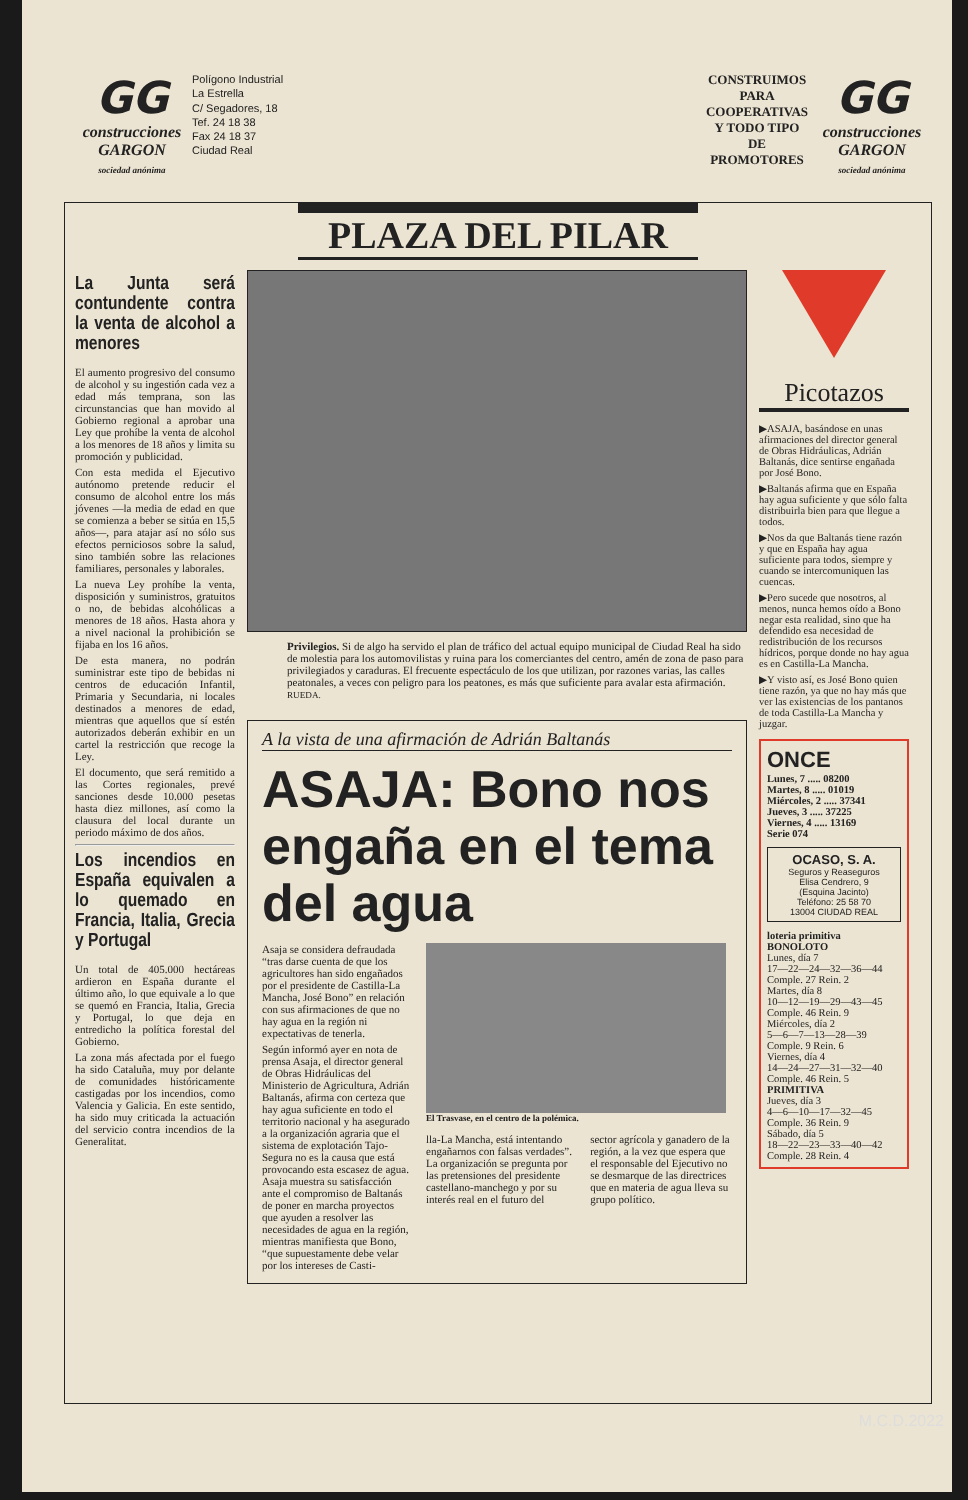GG
construcciones
GARGON
sociedad anónima
Polígono Industrial
La Estrella
C/ Segadores, 18
Tef. 24 18 38
Fax 24 18 37
Ciudad Real
CONSTRUIMOS
PARA
COOPERATIVAS
Y TODO TIPO
DE PROMOTORES
GG
construcciones
GARGON
sociedad anónima
PLAZA DEL PILAR
La Junta será contundente contra la venta de alcohol a menores
El aumento progresivo del consumo de alcohol y su ingestión cada vez a edad más temprana, son las circunstancias que han movido al Gobierno regional a aprobar una Ley que prohíbe la venta de alcohol a los menores de 18 años y limita su promoción y publicidad.
Con esta medida el Ejecutivo autónomo pretende reducir el consumo de alcohol entre los más jóvenes —la media de edad en que se comienza a beber se sitúa en 15,5 años—, para atajar así no sólo sus efectos perniciosos sobre la salud, sino también sobre las relaciones familiares, personales y laborales.
La nueva Ley prohíbe la venta, disposición y suministros, gratuitos o no, de bebidas alcohólicas a menores de 18 años. Hasta ahora y a nivel nacional la prohibición se fijaba en los 16 años.
De esta manera, no podrán suministrar este tipo de bebidas ni centros de educación Infantil, Primaria y Secundaria, ni locales destinados a menores de edad, mientras que aquellos que sí estén autorizados deberán exhibir en un cartel la restricción que recoge la Ley.
El documento, que será remitido a las Cortes regionales, prevé sanciones desde 10.000 pesetas hasta diez millones, así como la clausura del local durante un periodo máximo de dos años.
Los incendios en España equivalen a lo quemado en Francia, Italia, Grecia y Portugal
Un total de 405.000 hectáreas ardieron en España durante el último año, lo que equivale a lo que se quemó en Francia, Italia, Grecia y Portugal, lo que deja en entredicho la política forestal del Gobierno.
La zona más afectada por el fuego ha sido Cataluña, muy por delante de comunidades históricamente castigadas por los incendios, como Valencia y Galicia. En este sentido, ha sido muy criticada la actuación del servicio contra incendios de la Generalitat.
Privilegios. Si de algo ha servido el plan de tráfico del actual equipo municipal de Ciudad Real ha sido de molestia para los automovilistas y ruina para los comerciantes del centro, amén de zona de paso para privilegiados y caraduras. El frecuente espectáculo de los que utilizan, por razones varias, las calles peatonales, a veces con peligro para los peatones, es más que suficiente para avalar esta afirmación. RUEDA.
A la vista de una afirmación de Adrián Baltanás
ASAJA: Bono nos engaña en el tema del agua
Asaja se considera defraudada “tras darse cuenta de que los agricultores han sido engañados por el presidente de Castilla-La Mancha, José Bono” en relación con sus afirmaciones de que no hay agua en la región ni expectativas de tenerla.
Según informó ayer en nota de prensa Asaja, el director general de Obras Hidráulicas del Ministerio de Agricultura, Adrián Baltanás, afirma con certeza que hay agua suficiente en todo el territorio nacional y ha asegurado a la organización agraria que el sistema de explotación Tajo-Segura no es la causa que está provocando esta escasez de agua. Asaja muestra su satisfacción ante el compromiso de Baltanás de poner en marcha proyectos que ayuden a resolver las necesidades de agua en la región, mientras manifiesta que Bono, “que supuestamente debe velar por los intereses de Casti-
El Trasvase, en el centro de la polémica.
lla-La Mancha, está intentando engañarnos con falsas verdades”. La organización se pregunta por las pretensiones del presidente castellano-manchego y por su interés real en el futuro del
sector agrícola y ganadero de la región, a la vez que espera que el responsable del Ejecutivo no se desmarque de las directrices que en materia de agua lleva su grupo político.
Picotazos
▶ASAJA, basándose en unas afirmaciones del director general de Obras Hidráulicas, Adrián Baltanás, dice sentirse engañada por José Bono.
▶Baltanás afirma que en España hay agua suficiente y que sólo falta distribuirla bien para que llegue a todos.
▶Nos da que Baltanás tiene razón y que en España hay agua suficiente para todos, siempre y cuando se intercomuniquen las cuencas.
▶Pero sucede que nosotros, al menos, nunca hemos oído a Bono negar esta realidad, sino que ha defendido esa necesidad de redistribución de los recursos hídricos, porque donde no hay agua es en Castilla-La Mancha.
▶Y visto así, es José Bono quien tiene razón, ya que no hay más que ver las existencias de los pantanos de toda Castilla-La Mancha y juzgar.
ONCE
Lunes, 7 ..... 08200
Martes, 8 ..... 01019
Miércoles, 2 ..... 37341
Jueves, 3 ..... 37225
Viernes, 4 ..... 13169
Serie 074
OCASO, S. A.
Seguros y Reaseguros
Elisa Cendrero, 9
(Esquina Jacinto)
Teléfono: 25 58 70
13004 CIUDAD REAL
loteria primitiva
BONOLOTO
Lunes, día 7
17—22—24—32—36—44
Comple. 27 Rein. 2
Martes, día 8
10—12—19—29—43—45
Comple. 46 Rein. 9
Miércoles, día 2
5—6—7—13—28—39
Comple. 9 Rein. 6
Viernes, día 4
14—24—27—31—32—40
Comple. 46 Rein. 5
PRIMITIVA
Jueves, día 3
4—6—10—17—32—45
Comple. 36 Rein. 9
Sábado, día 5
18—22—23—33—40—42
Comple. 28 Rein. 4
M.C.D.2022